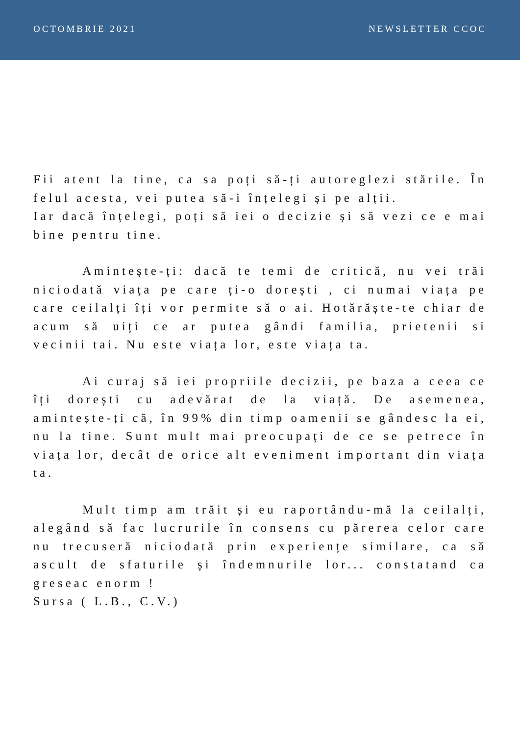OCTOMBRIE 2021 NEWSLETTER CCOC
Fii atent la tine, ca sa poți să-ți autoreglezi stările. În felul acesta, vei putea să-i înțelegi și pe alții.
Iar dacă înțelegi, poți să iei o decizie și să vezi ce e mai bine pentru tine.
Amintește-ți: dacă te temi de critică, nu vei trăi niciodată viața pe care ți-o dorești , ci numai viața pe care ceilalți îți vor permite să o ai. Hotărăște-te chiar de acum să uiți ce ar putea gândi familia, prietenii si vecinii tai. Nu este viața lor, este viața ta.
Ai curaj să iei propriile decizii, pe baza a ceea ce îți dorești cu adevărat de la viață. De asemenea, amintește-ți că, în 99% din timp oamenii se gândesc la ei, nu la tine. Sunt mult mai preocupați de ce se petrece în viața lor, decât de orice alt eveniment important din viața ta.
Mult timp am trăit și eu raportându-mă la ceilalți, alegând să fac lucrurile în consens cu părerea celor care nu trecuseră niciodată prin experiențe similare, ca să ascult de sfaturile și îndemnurile lor... constatand ca greseac enorm !
Sursa ( L.B., C.V.)